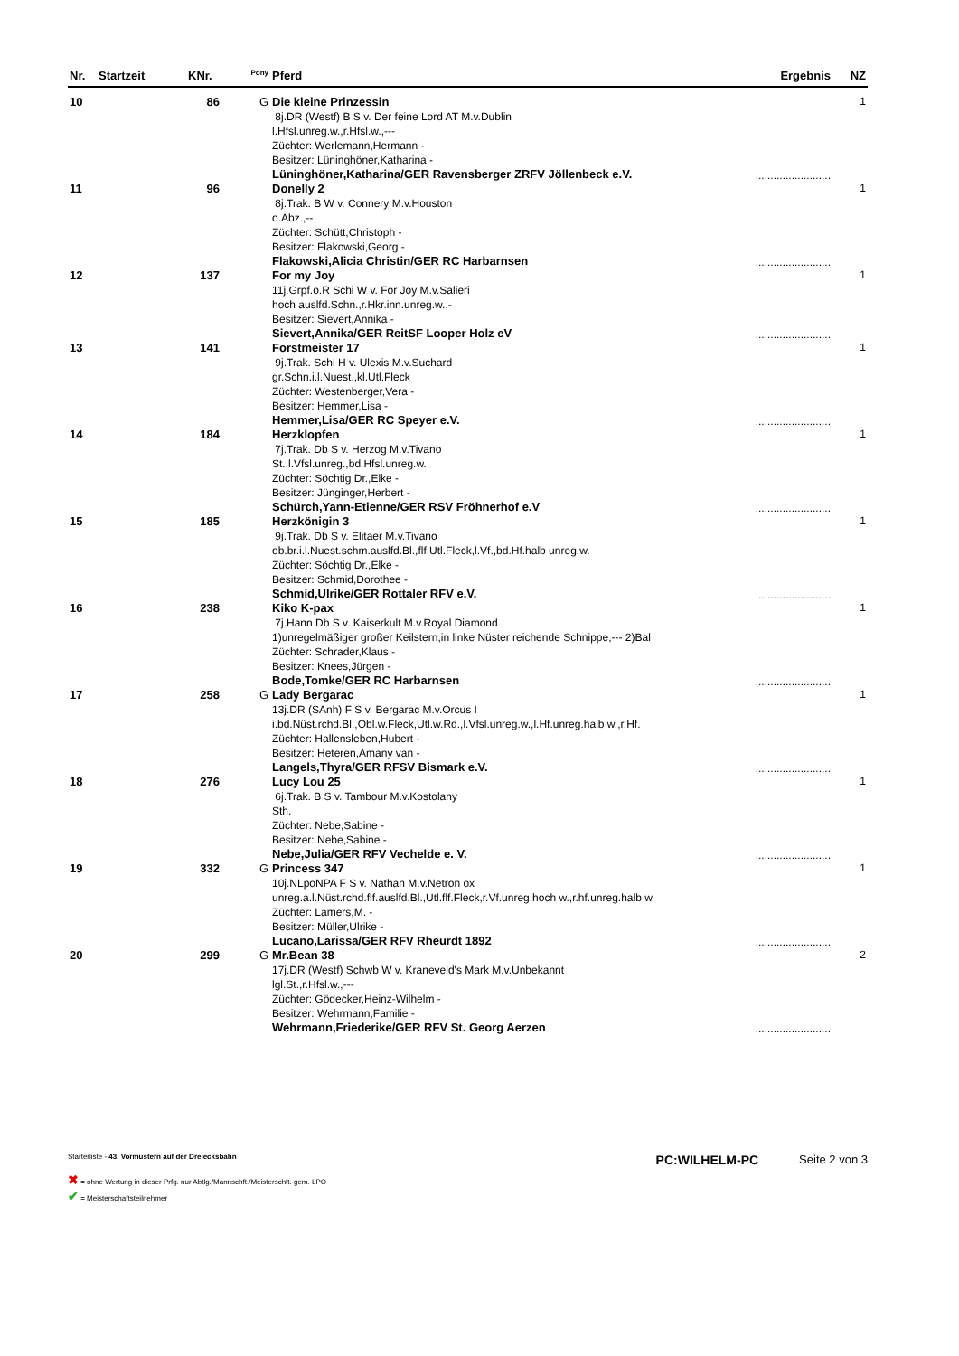| Nr. | Startzeit | KNr. | <sup>Pony</sup> | Pferd | Ergebnis | NZ |
| --- | --- | --- | --- | --- | --- | --- |
| 10 | | 86 | G | Die kleine Prinzessin 8j.DR (Westf) B S v. Der feine Lord AT M.v.Dublin l.Hfsl.unreg.w.,r.Hfsl.w.,--- Züchter: Werlemann,Hermann - Besitzer: Lüninghöner,Katharina - Lüninghöner,Katharina/GER Ravensberger ZRFV Jöllenbeck e.V. | ......................... | 1 |
| 11 | | 96 | | Donelly 2 8j.Trak. B W v. Connery M.v.Houston o.Abz.,-- Züchter: Schütt,Christoph - Besitzer: Flakowski,Georg - Flakowski,Alicia Christin/GER RC Harbarnsen | ......................... | 1 |
| 12 | | 137 | | For my Joy 11j.Grpf.o.R Schi W v. For Joy M.v.Salieri hoch auslfd.Schn.,r.Hkr.inn.unreg.w.,- Besitzer: Sievert,Annika - Sievert,Annika/GER ReitSF Looper Holz eV | ......................... | 1 |
| 13 | | 141 | | Forstmeister 17 9j.Trak. Schi H v. Ulexis M.v.Suchard gr.Schn.i.l.Nuest.,kl.Utl.Fleck Züchter: Westenberger,Vera - Besitzer: Hemmer,Lisa - Hemmer,Lisa/GER RC Speyer e.V. | ......................... | 1 |
| 14 | | 184 | | Herzklopfen 7j.Trak. Db S v. Herzog M.v.Tivano St.,l.Vfsl.unreg.,bd.Hfsl.unreg.w. Züchter: Söchtig Dr.,Elke - Besitzer: Jünginger,Herbert - Schürch,Yann-Etienne/GER RSV Fröhnerhof e.V | ......................... | 1 |
| 15 | | 185 | | Herzkönigin 3 9j.Trak. Db S v. Elitaer M.v.Tivano ob.br.i.l.Nuest.schm.auslfd.Bl.,flf.Utl.Fleck,l.Vf.,bd.Hf.halb unreg.w. Züchter: Söchtig Dr.,Elke - Besitzer: Schmid,Dorothee - Schmid,Ulrike/GER Rottaler RFV e.V. | ......................... | 1 |
| 16 | | 238 | | Kiko K-pax 7j.Hann Db S v. Kaiserkult M.v.Royal Diamond 1)unregelmäßiger großer Keilstern,in linke Nüster reichende Schnippe,--- 2)Bal Züchter: Schrader,Klaus - Besitzer: Knees,Jürgen - Bode,Tomke/GER RC Harbarnsen | ......................... | 1 |
| 17 | | 258 | G | Lady Bergarac 13j.DR (SAnh) F S v. Bergarac M.v.Orcus I i.bd.Nüst.rchd.Bl.,Obl.w.Fleck,Utl.w.Rd.,l.Vfsl.unreg.w.,l.Hf.unreg.halb w.,r.Hf. Züchter: Hallensleben,Hubert - Besitzer: Heteren,Amany van - Langels,Thyra/GER RFSV Bismark e.V. | ......................... | 1 |
| 18 | | 276 | | Lucy Lou 25 6j.Trak. B S v. Tambour M.v.Kostolany Sth. Züchter: Nebe,Sabine - Besitzer: Nebe,Sabine - Nebe,Julia/GER RFV Vechelde e. V. | ......................... | 1 |
| 19 | | 332 | G | Princess 347 10j.NLpoNPA F S v. Nathan M.v.Netron ox unreg.a.l.Nüst.rchd.flf.auslfd.Bl.,Utl.flf.Fleck,r.Vf.unreg.hoch w.,r.hf.unreg.halb w Züchter: Lamers,M. - Besitzer: Müller,Ulrike - Lucano,Larissa/GER RFV Rheurdt 1892 | ......................... | 1 |
| 20 | | 299 | G | Mr.Bean 38 17j.DR (Westf) Schwb W v. Kraneveld's Mark M.v.Unbekannt lgl.St.,r.Hfsl.w.,--- Züchter: Gödecker,Heinz-Wilhelm - Besitzer: Wehrmann,Familie - Wehrmann,Friederike/GER RFV St. Georg Aerzen | ......................... | 2 |
Starterliste - 43. Vormustern auf der Dreiecksbahn
PC:WILHELM-PC Seite 2 von 3
✖ = ohne Wertung in dieser Prfg. nur Abtlg./Mannschft./Meisterschft. gem. LPO
✔ = Meisterschaftsteilnehmer